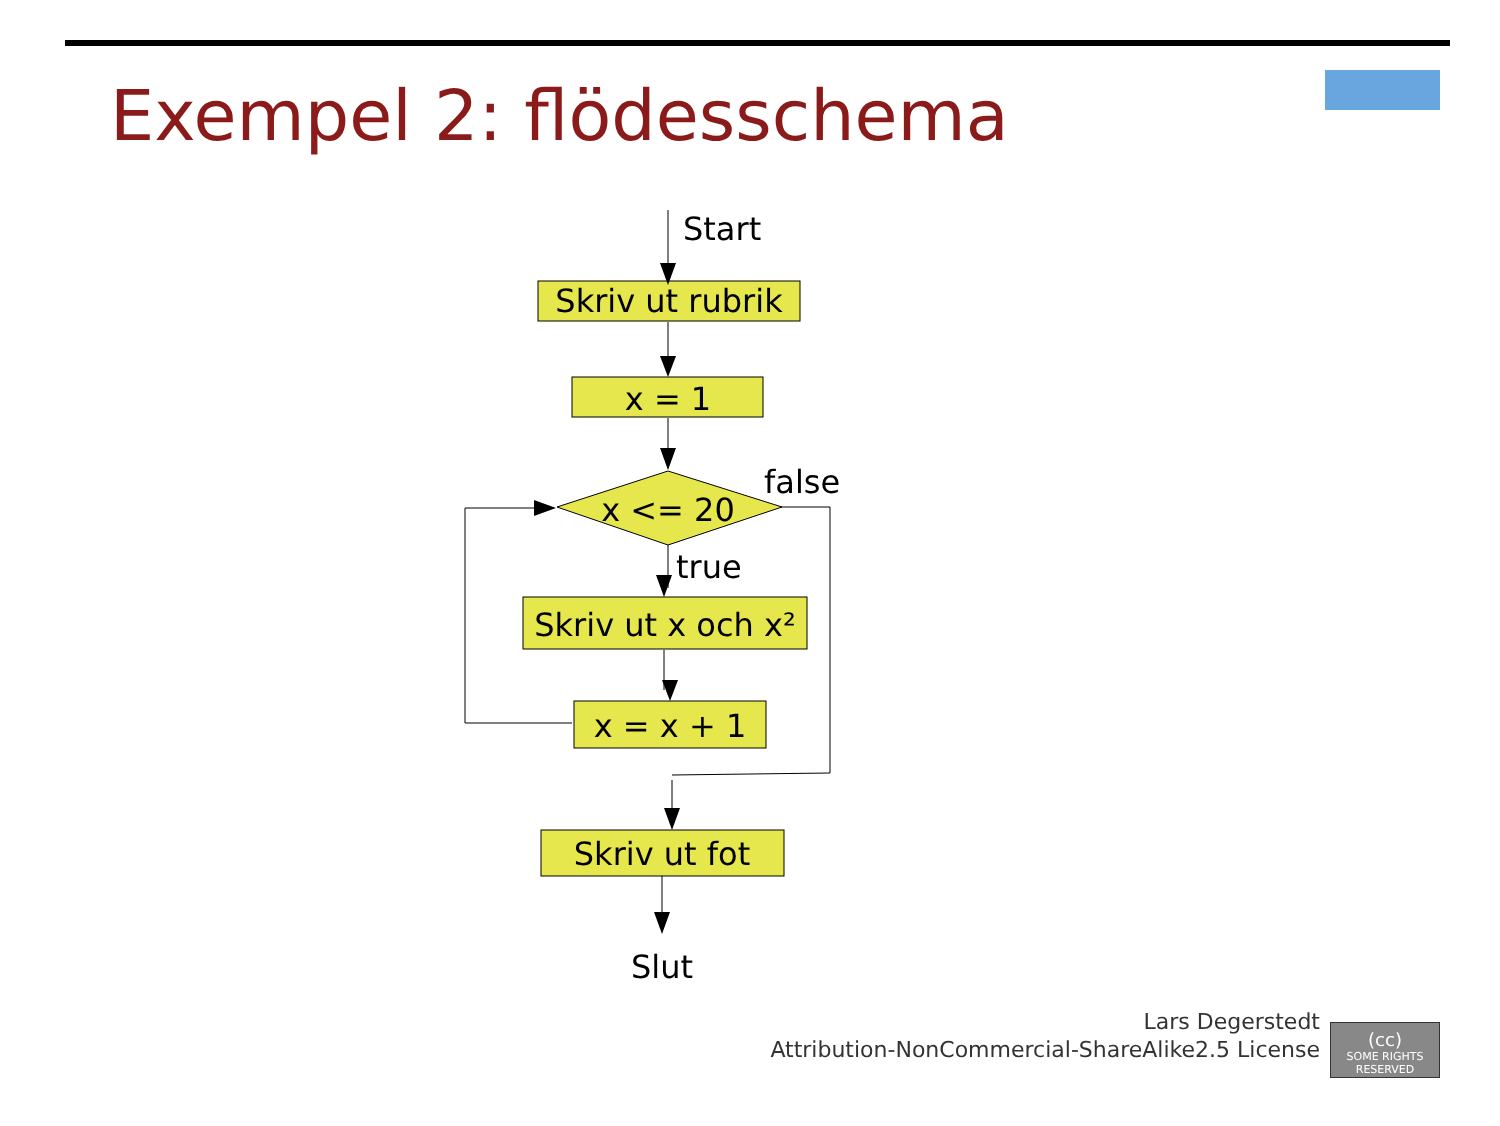Exempel 2: flödesschema
Start
Skriv ut rubrik
x = 1
false
x <= 20
true
Skriv ut x och x²
x = x + 1
Skriv ut fot
Slut
Lars Degerstedt
Attribution-NonCommercial-ShareAlike2.5 License
(cc)
SOME RIGHTS RESERVED